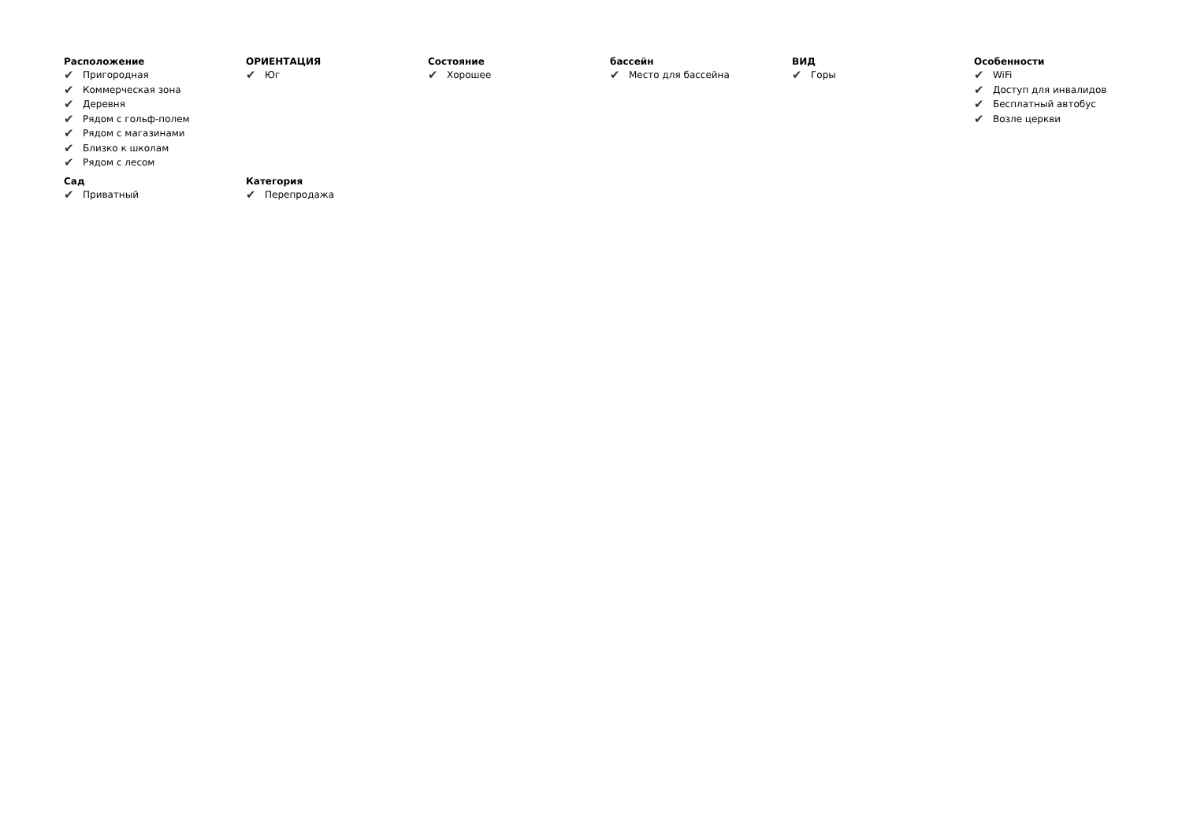Расположение
✔ Пригородная
✔ Коммерческая зона
✔ Деревня
✔ Рядом с гольф-полем
✔ Рядом с магазинами
✔ Близко к школам
✔ Рядом с лесом
ОРИЕНТАЦИЯ
✔ Юг
Состояние
✔ Хорошее
бассейн
✔ Место для бассейна
ВИД
✔ Горы
Особенности
✔ WiFi
✔ Доступ для инвалидов
✔ Бесплатный автобус
✔ Возле церкви
Сад
✔ Приватный
Категория
✔ Перепродажа